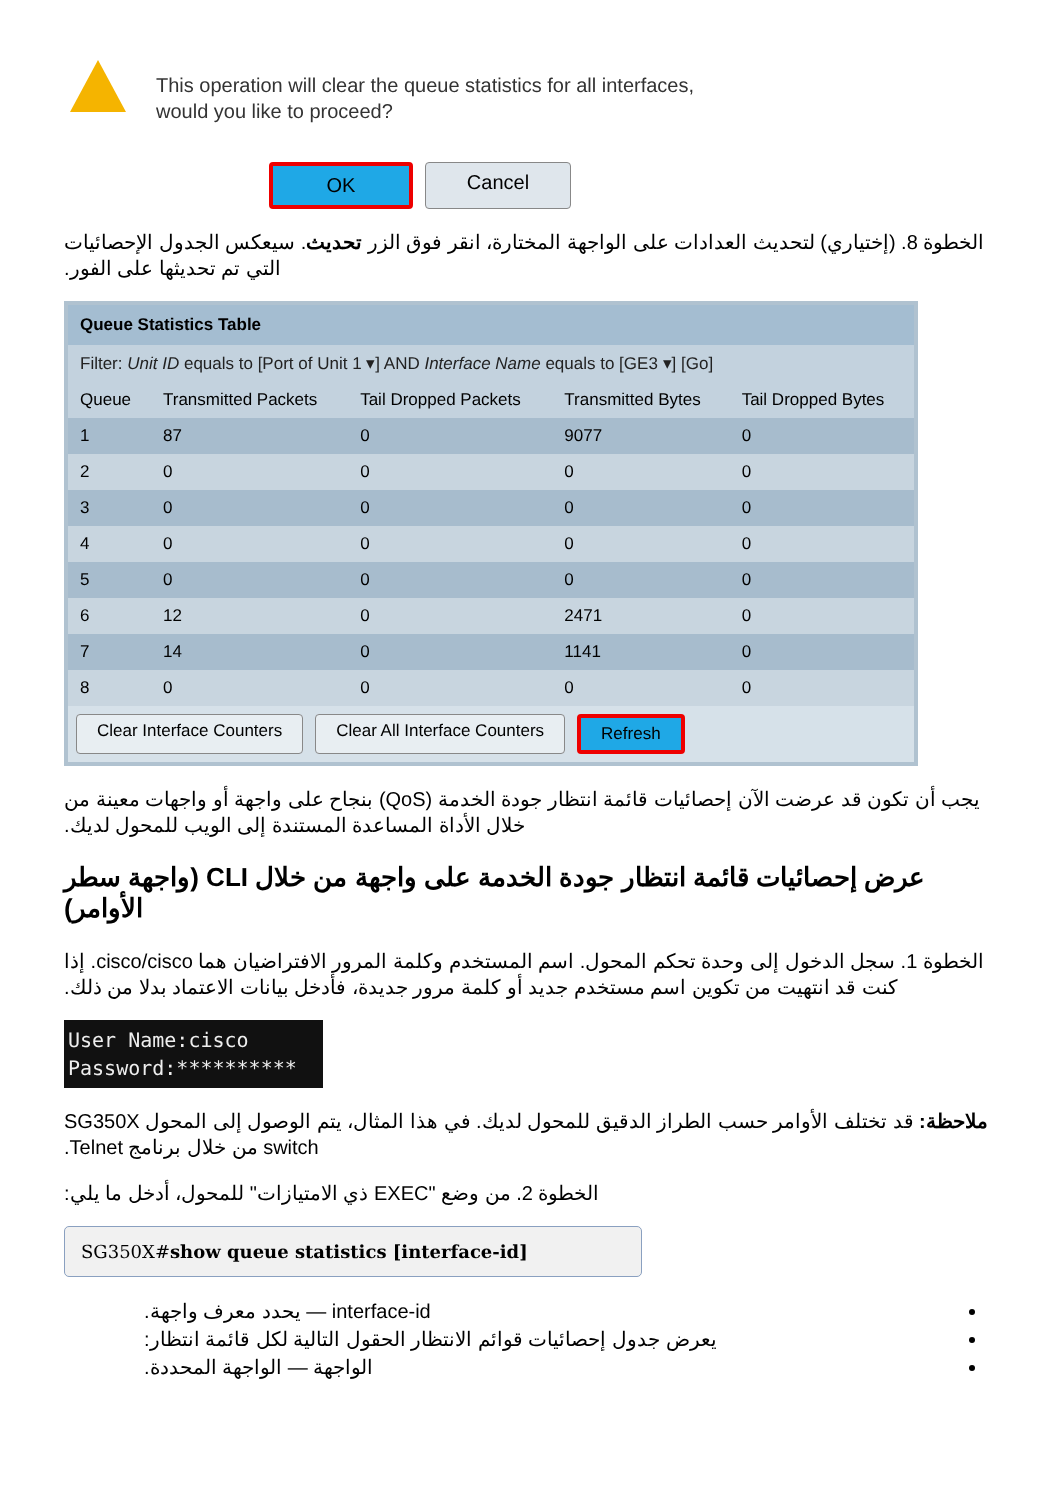This operation will clear the queue statistics for all interfaces,
would you like to proceed?
OK Cancel
الخطوة 8. (إختياري) لتحديث العدادات على الواجهة المختارة، انقر فوق الزر تحديث. سيعكس الجدول الإحصائيات التي تم تحديثها على الفور.
Queue Statistics Table
Filter: Unit ID equals to [Port of Unit 1 ▾] AND Interface Name equals to [GE3 ▾] [Go]
| Queue | Transmitted Packets | Tail Dropped Packets | Transmitted Bytes | Tail Dropped Bytes |
| --- | --- | --- | --- | --- |
| 1 | 87 | 0 | 9077 | 0 |
| 2 | 0 | 0 | 0 | 0 |
| 3 | 0 | 0 | 0 | 0 |
| 4 | 0 | 0 | 0 | 0 |
| 5 | 0 | 0 | 0 | 0 |
| 6 | 12 | 0 | 2471 | 0 |
| 7 | 14 | 0 | 1141 | 0 |
| 8 | 0 | 0 | 0 | 0 |
Clear Interface Counters Clear All Interface Counters Refresh
يجب أن تكون قد عرضت الآن إحصائيات قائمة انتظار جودة الخدمة (QoS) بنجاح على واجهة أو واجهات معينة من خلال الأداة المساعدة المستندة إلى الويب للمحول لديك.
عرض إحصائيات قائمة انتظار جودة الخدمة على واجهة من خلال CLI (واجهة سطر الأوامر)
الخطوة 1. سجل الدخول إلى وحدة تحكم المحول. اسم المستخدم وكلمة المرور الافتراضيان هما cisco/cisco. إذا كنت قد انتهيت من تكوين اسم مستخدم جديد أو كلمة مرور جديدة، فأدخل بيانات الاعتماد بدلا من ذلك.
User Name:cisco
Password:**********
ملاحظة: قد تختلف الأوامر حسب الطراز الدقيق للمحول لديك. في هذا المثال، يتم الوصول إلى المحول SG350X switch من خلال برنامج Telnet.
الخطوة 2. من وضع "EXEC ذي الامتيازات" للمحول، أدخل ما يلي:
SG350X#show queue statistics [interface-id]
interface-id — يحدد معرف واجهة.
يعرض جدول إحصائيات قوائم الانتظار الحقول التالية لكل قائمة انتظار:
الواجهة — الواجهة المحددة.